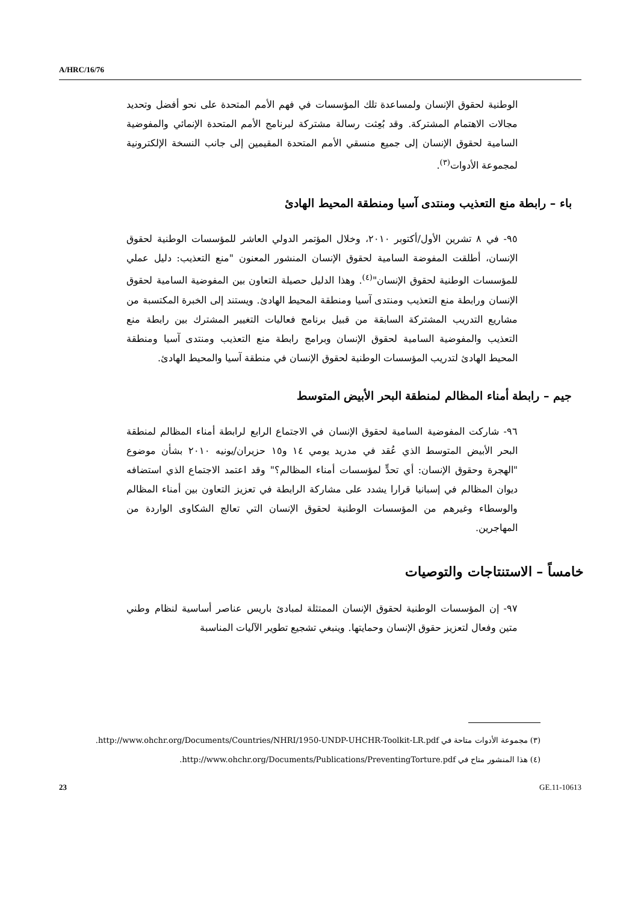A/HRC/16/76
الوطنية لحقوق الإنسان ولمساعدة تلك المؤسسات في فهم الأمم المتحدة على نحو أفضل وتحديد مجالات الاهتمام المشتركة. وقد بُعِثت رسالة مشتركة لبرنامج الأمم المتحدة الإنمائي والمفوضية السامية لحقوق الإنسان إلى جميع منسقي الأمم المتحدة المقيمين إلى جانب النسخة الإلكترونية لمجموعة الأدوات<sup>(٣)</sup>.
باء – رابطة منع التعذيب ومنتدى آسيا ومنطقة المحيط الهادئ
٩٥- في ٨ تشرين الأول/أكتوبر ٢٠١٠، وخلال المؤتمر الدولي العاشر للمؤسسات الوطنية لحقوق الإنسان، أطلقت المفوضة السامية لحقوق الإنسان المنشور المعنون "منع التعذيب: دليل عملي للمؤسسات الوطنية لحقوق الإنسان"<sup>(٤)</sup>. وهذا الدليل حصيلة التعاون بين المفوضية السامية لحقوق الإنسان ورابطة منع التعذيب ومنتدى آسيا ومنطقة المحيط الهادئ. ويستند إلى الخبرة المكتسبة من مشاريع التدريب المشتركة السابقة من قبيل برنامج فعاليات التغيير المشترك بين رابطة منع التعذيب والمفوضية السامية لحقوق الإنسان وبرامج رابطة منع التعذيب ومنتدى آسيا ومنطقة المحيط الهادئ لتدريب المؤسسات الوطنية لحقوق الإنسان في منطقة آسيا والمحيط الهادئ.
جيم – رابطة أمناء المظالم لمنطقة البحر الأبيض المتوسط
٩٦- شاركت المفوضية السامية لحقوق الإنسان في الاجتماع الرابع لرابطة أمناء المظالم لمنطقة البحر الأبيض المتوسط الذي عُقد في مدريد يومي ١٤ و١٥ حزيران/يونيه ٢٠١٠ بشأن موضوع "الهجرة وحقوق الإنسان: أي تحدٍّ لمؤسسات أمناء المظالم؟" وقد اعتمد الاجتماع الذي استضافه ديوان المظالم في إسبانيا قرارا يشدد على مشاركة الرابطة في تعزيز التعاون بين أمناء المظالم والوسطاء وغيرهم من المؤسسات الوطنية لحقوق الإنسان التي تعالج الشكاوى الواردة من المهاجرين.
خامساً – الاستنتاجات والتوصيات
٩٧- إن المؤسسات الوطنية لحقوق الإنسان الممتثلة لمبادئ باريس عناصر أساسية لنظام وطني متين وفعال لتعزيز حقوق الإنسان وحمايتها. وينبغي تشجيع تطوير الآليات المناسبة
(٣) مجموعة الأدوات متاحة في http://www.ohchr.org/Documents/Countries/NHRI/1950-UNDP-UHCHR-Toolkit-LR.pdf.
(٤) هذا المنشور متاح في http://www.ohchr.org/Documents/Publications/PreventingTorture.pdf.
23 GE.11-10613